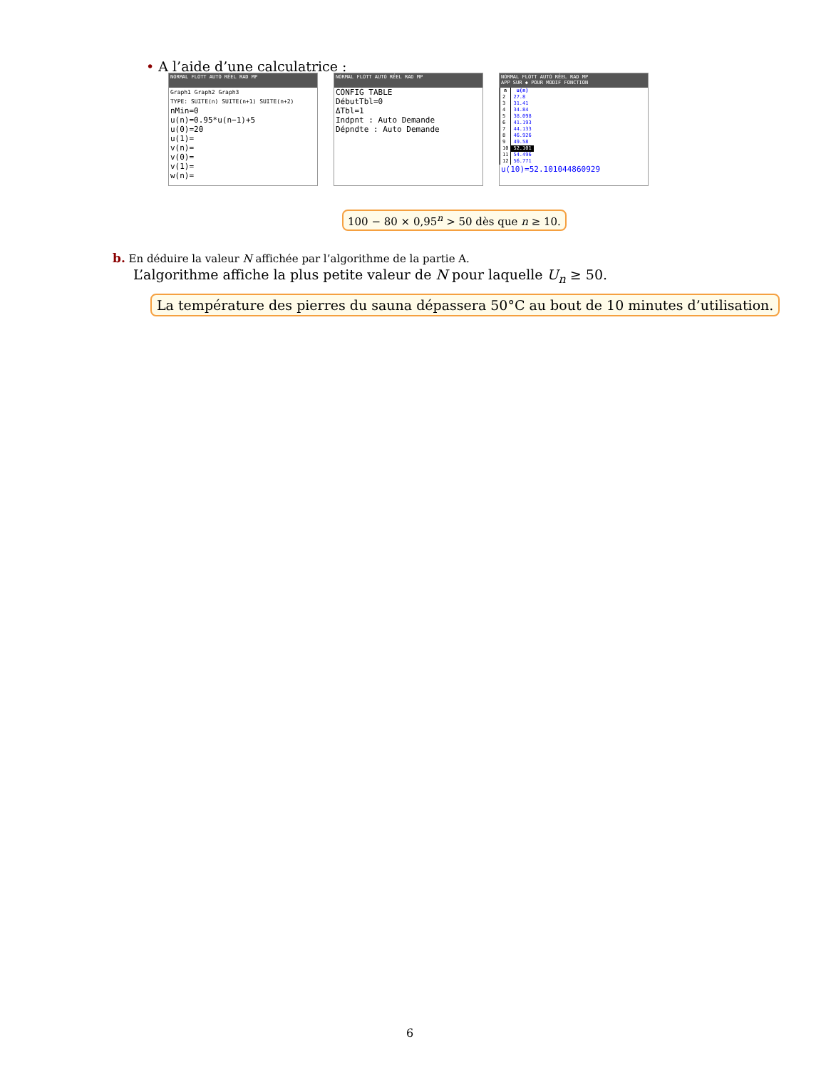• A l’aide d’une calculatrice :
NORMAL FLOTT AUTO RÉEL RAD MP
Graph1 Graph2 Graph3
TYPE: SUITE(n) SUITE(n+1) SUITE(n+2)
nMin=0
u(n)=0.95*u(n−1)+5
u(0)=20
u(1)=
v(n)=
v(0)=
v(1)=
w(n)=
NORMAL FLOTT AUTO RÉEL RAD MP
CONFIG TABLE
DébutTbl=0
ΔTbl=1
Indpnt : Auto Demande
Dépndte : Auto Demande
NORMAL FLOTT AUTO RÉEL RAD MP
APP SUR ◆ POUR MODIF FONCTION
| n | u(n) |
| --- | --- |
| 2 | 27.8 |
| 3 | 31.41 |
| 4 | 34.84 |
| 5 | 38.098 |
| 6 | 41.193 |
| 7 | 44.133 |
| 8 | 46.926 |
| 9 | 49.58 |
| 10 | 52.101 |
| 11 | 54.496 |
| 12 | 56.771 |
u(10)=52.101044860929
100 − 80 × 0,95<sup>n</sup> > 50 dès que n ≥ 10.
b. En déduire la valeur N affichée par l’algorithme de la partie A.
L’algorithme affiche la plus petite valeur de N pour laquelle U<sub>n</sub> ≥ 50.
La température des pierres du sauna dépassera 50°C au bout de 10 minutes d’utilisation.
6